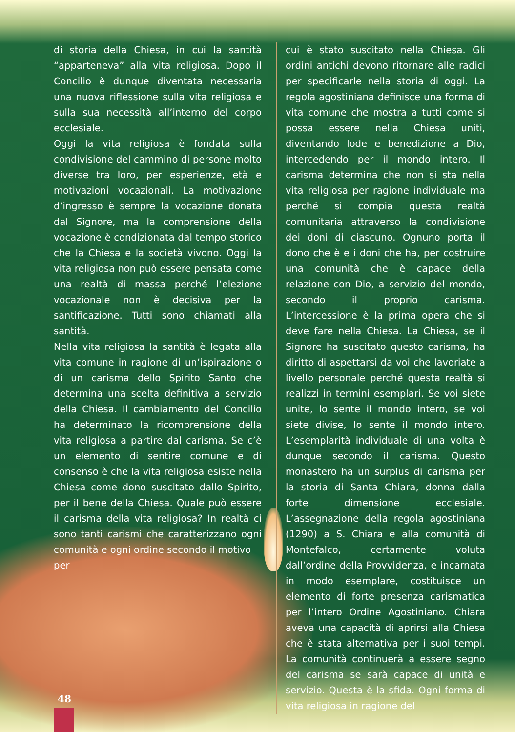di storia della Chiesa, in cui la santità “apparteneva” alla vita religiosa. Dopo il Concilio è dunque diventata necessaria una nuova riflessione sulla vita religiosa e sulla sua necessità all’interno del corpo ecclesiale.
Oggi la vita religiosa è fondata sulla condivisione del cammino di persone molto diverse tra loro, per esperienze, età e motivazioni vocazionali. La motivazione d’ingresso è sempre la vocazione donata dal Signore, ma la comprensione della vocazione è condizionata dal tempo storico che la Chiesa e la società vivono. Oggi la vita religiosa non può essere pensata come una realtà di massa perché l’elezione vocazionale non è decisiva per la santificazione. Tutti sono chiamati alla santità.
Nella vita religiosa la santità è legata alla vita comune in ragione di un’ispirazione o di un carisma dello Spirito Santo che determina una scelta definitiva a servizio della Chiesa. Il cambiamento del Concilio ha determinato la ricomprensione della vita religiosa a partire dal carisma. Se c’è un elemento di sentire comune e di consenso è che la vita religiosa esiste nella Chiesa come dono suscitato dallo Spirito, per il bene della Chiesa. Quale può essere il carisma della vita religiosa? In realtà ci sono tanti carismi che caratterizzano ogni comunità e ogni ordine secondo il motivo
per
cui è stato suscitato nella Chiesa. Gli ordini antichi devono ritornare alle radici per specificarle nella storia di oggi. La regola agostiniana definisce una forma di vita comune che mostra a tutti come si possa essere nella Chiesa uniti, diventando lode e benedizione a Dio, intercedendo per il mondo intero. Il carisma determina che non si sta nella vita religiosa per ragione individuale ma perché si compia questa realtà comunitaria attraverso la condivisione dei doni di ciascuno. Ognuno porta il dono che è e i doni che ha, per costruire una comunità che è capace della relazione con Dio, a servizio del mondo, secondo il proprio carisma. L’intercessione è la prima opera che si deve fare nella Chiesa. La Chiesa, se il Signore ha suscitato questo carisma, ha diritto di aspettarsi da voi che lavoriate a livello personale perché questa realtà si realizzi in termini esemplari. Se voi siete unite, lo sente il mondo intero, se voi siete divise, lo sente il mondo intero. L’esemplarità individuale di una volta è dunque secondo il carisma. Questo monastero ha un surplus di carisma per la storia di Santa Chiara, donna dalla forte dimensione ecclesiale. L’assegnazione della regola agostiniana (1290) a S. Chiara e alla comunità di Montefalco, certamente voluta dall’ordine della Provvidenza, e incarnata in modo esemplare, costituisce un elemento di forte presenza carismatica per l’intero Ordine Agostiniano. Chiara aveva una capacità di aprirsi alla Chiesa che è stata alternativa per i suoi tempi. La comunità continuerà a essere segno del carisma se sarà capace di unità e servizio. Questa è la sfida. Ogni forma di vita religiosa in ragione del
48